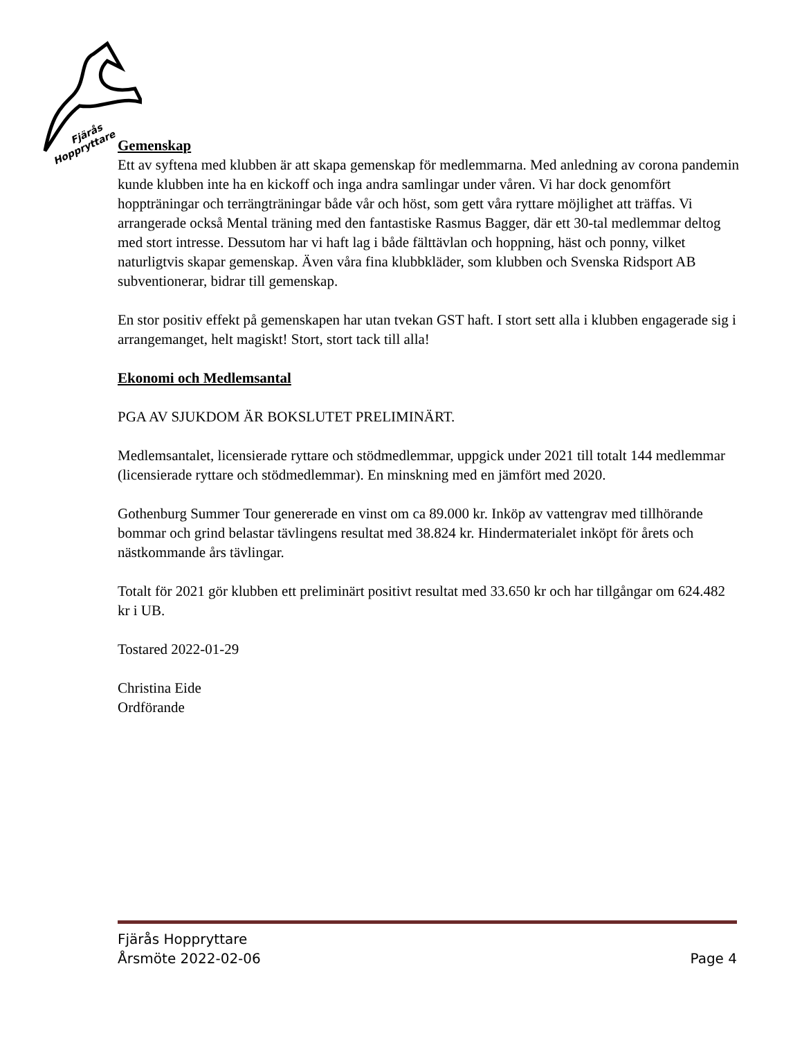Fjärås
Hoppryttare
Gemenskap
Ett av syftena med klubben är att skapa gemenskap för medlemmarna. Med anledning av corona pandemin kunde klubben inte ha en kickoff och inga andra samlingar under våren. Vi har dock genomfört hoppträningar och terrängträningar både vår och höst, som gett våra ryttare möjlighet att träffas. Vi arrangerade också Mental träning med den fantastiske Rasmus Bagger, där ett 30-tal medlemmar deltog med stort intresse. Dessutom har vi haft lag i både fälttävlan och hoppning, häst och ponny, vilket naturligtvis skapar gemenskap. Även våra fina klubbkläder, som klubben och Svenska Ridsport AB subventionerar, bidrar till gemenskap.
En stor positiv effekt på gemenskapen har utan tvekan GST haft. I stort sett alla i klubben engagerade sig i arrangemanget, helt magiskt! Stort, stort tack till alla!
Ekonomi och Medlemsantal
PGA AV SJUKDOM ÄR BOKSLUTET PRELIMINÄRT.
Medlemsantalet, licensierade ryttare och stödmedlemmar, uppgick under 2021 till totalt 144 medlemmar (licensierade ryttare och stödmedlemmar). En minskning med en jämfört med 2020.
Gothenburg Summer Tour genererade en vinst om ca 89.000 kr. Inköp av vattengrav med tillhörande bommar och grind belastar tävlingens resultat med 38.824 kr. Hindermaterialet inköpt för årets och nästkommande års tävlingar.
Totalt för 2021 gör klubben ett preliminärt positivt resultat med 33.650 kr och har tillgångar om 624.482 kr i UB.
Tostared 2022-01-29
Christina Eide
Ordförande
Fjärås Hoppryttare
Årsmöte 2022-02-06 Page 4